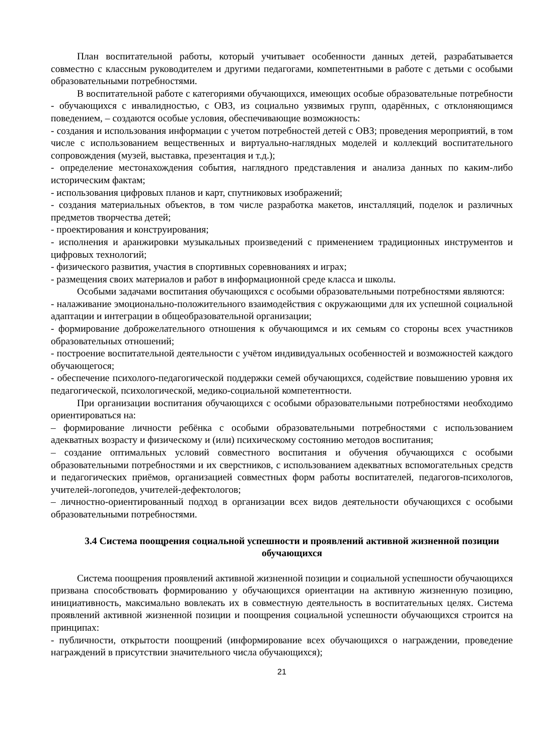План воспитательной работы, который учитывает особенности данных детей, разрабатывается совместно с классным руководителем и другими педагогами, компетентными в работе с детьми с особыми образовательными потребностями.
В воспитательной работе с категориями обучающихся, имеющих особые образовательные потребности - обучающихся с инвалидностью, с ОВЗ, из социально уязвимых групп, одарённых, с отклоняющимся поведением, – создаются особые условия, обеспечивающие возможность:
- создания и использования информации с учетом потребностей детей с ОВЗ; проведения мероприятий, в том числе с использованием вещественных и виртуально-наглядных моделей и коллекций воспитательного сопровождения (музей, выставка, презентация и т.д.);
- определение местонахождения события, наглядного представления и анализа данных по каким-либо историческим фактам;
- использования цифровых планов и карт, спутниковых изображений;
- создания материальных объектов, в том числе разработка макетов, инсталляций, поделок и различных предметов творчества детей;
- проектирования и конструирования;
- исполнения и аранжировки музыкальных произведений с применением традиционных инструментов и цифровых технологий;
- физического развития, участия в спортивных соревнованиях и играх;
- размещения своих материалов и работ в информационной среде класса и школы.
Особыми задачами воспитания обучающихся с особыми образовательными потребностями являются:
- налаживание эмоционально-положительного взаимодействия с окружающими для их успешной социальной адаптации и интеграции в общеобразовательной организации;
- формирование доброжелательного отношения к обучающимся и их семьям со стороны всех участников образовательных отношений;
- построение воспитательной деятельности с учётом индивидуальных особенностей и возможностей каждого обучающегося;
- обеспечение психолого-педагогической поддержки семей обучающихся, содействие повышению уровня их педагогической, психологической, медико-социальной компетентности.
При организации воспитания обучающихся с особыми образовательными потребностями необходимо ориентироваться на:
– формирование личности ребёнка с особыми образовательными потребностями с использованием адекватных возрасту и физическому и (или) психическому состоянию методов воспитания;
– создание оптимальных условий совместного воспитания и обучения обучающихся с особыми образовательными потребностями и их сверстников, с использованием адекватных вспомогательных средств и педагогических приёмов, организацией совместных форм работы воспитателей, педагогов-психологов, учителей-логопедов, учителей-дефектологов;
– личностно-ориентированный подход в организации всех видов деятельности обучающихся с особыми образовательными потребностями.
3.4 Система поощрения социальной успешности и проявлений активной жизненной позиции обучающихся
Система поощрения проявлений активной жизненной позиции и социальной успешности обучающихся призвана способствовать формированию у обучающихся ориентации на активную жизненную позицию, инициативность, максимально вовлекать их в совместную деятельность в воспитательных целях. Система проявлений активной жизненной позиции и поощрения социальной успешности обучающихся строится на принципах:
- публичности, открытости поощрений (информирование всех обучающихся о награждении, проведение награждений в присутствии значительного числа обучающихся);
21